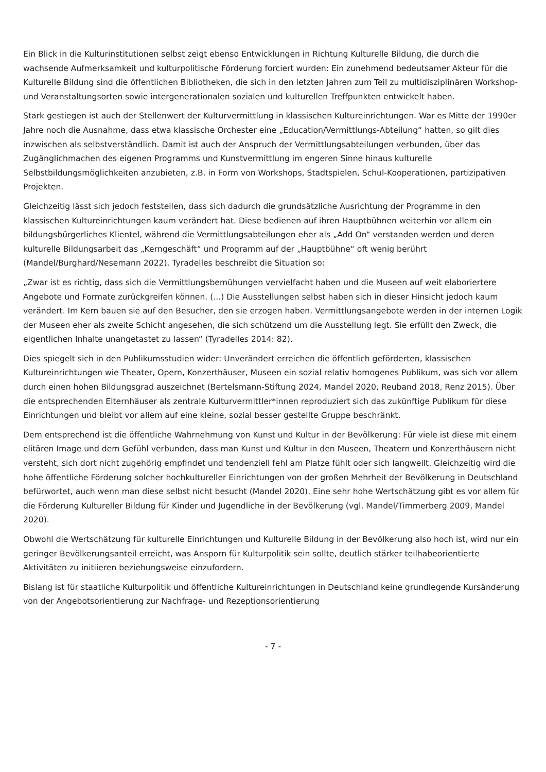Ein Blick in die Kulturinstitutionen selbst zeigt ebenso Entwicklungen in Richtung Kulturelle Bildung, die durch die wachsende Aufmerksamkeit und kulturpolitische Förderung forciert wurden: Ein zunehmend bedeutsamer Akteur für die Kulturelle Bildung sind die öffentlichen Bibliotheken, die sich in den letzten Jahren zum Teil zu multidisziplinären Workshop- und Veranstaltungsorten sowie intergenerationalen sozialen und kulturellen Treffpunkten entwickelt haben.
Stark gestiegen ist auch der Stellenwert der Kulturvermittlung in klassischen Kultureinrichtungen. War es Mitte der 1990er Jahre noch die Ausnahme, dass etwa klassische Orchester eine „Education/Vermittlungs-Abteilung“ hatten, so gilt dies inzwischen als selbstverständlich. Damit ist auch der Anspruch der Vermittlungsabteilungen verbunden, über das Zugänglichmachen des eigenen Programms und Kunstvermittlung im engeren Sinne hinaus kulturelle Selbstbildungsmöglichkeiten anzubieten, z.B. in Form von Workshops, Stadtspielen, Schul-Kooperationen, partizipativen Projekten.
Gleichzeitig lässt sich jedoch feststellen, dass sich dadurch die grundsätzliche Ausrichtung der Programme in den klassischen Kultureinrichtungen kaum verändert hat. Diese bedienen auf ihren Hauptbühnen weiterhin vor allem ein bildungsbürgerliches Klientel, während die Vermittlungsabteilungen eher als „Add On“ verstanden werden und deren kulturelle Bildungsarbeit das „Kerngeschäft“ und Programm auf der „Hauptbühne“ oft wenig berührt (Mandel/Burghard/Nesemann 2022). Tyradelles beschreibt die Situation so:
„Zwar ist es richtig, dass sich die Vermittlungsbemühungen vervielfacht haben und die Museen auf weit elaboriertere Angebote und Formate zurückgreifen können. (...) Die Ausstellungen selbst haben sich in dieser Hinsicht jedoch kaum verändert. Im Kern bauen sie auf den Besucher, den sie erzogen haben. Vermittlungsangebote werden in der internen Logik der Museen eher als zweite Schicht angesehen, die sich schützend um die Ausstellung legt. Sie erfüllt den Zweck, die eigentlichen Inhalte unangetastet zu lassen“ (Tyradelles 2014: 82).
Dies spiegelt sich in den Publikumsstudien wider: Unverändert erreichen die öffentlich geförderten, klassischen Kultureinrichtungen wie Theater, Opern, Konzerthäuser, Museen ein sozial relativ homogenes Publikum, was sich vor allem durch einen hohen Bildungsgrad auszeichnet (Bertelsmann-Stiftung 2024, Mandel 2020, Reuband 2018, Renz 2015). Über die entsprechenden Elternhäuser als zentrale Kulturvermittler*innen reproduziert sich das zukünftige Publikum für diese Einrichtungen und bleibt vor allem auf eine kleine, sozial besser gestellte Gruppe beschränkt.
Dem entsprechend ist die öffentliche Wahrnehmung von Kunst und Kultur in der Bevölkerung: Für viele ist diese mit einem elitären Image und dem Gefühl verbunden, dass man Kunst und Kultur in den Museen, Theatern und Konzerthäusern nicht versteht, sich dort nicht zugehörig empfindet und tendenziell fehl am Platze fühlt oder sich langweilt. Gleichzeitig wird die hohe öffentliche Förderung solcher hochkultureller Einrichtungen von der großen Mehrheit der Bevölkerung in Deutschland befürwortet, auch wenn man diese selbst nicht besucht (Mandel 2020). Eine sehr hohe Wertschätzung gibt es vor allem für die Förderung Kultureller Bildung für Kinder und Jugendliche in der Bevölkerung (vgl. Mandel/Timmerberg 2009, Mandel 2020).
Obwohl die Wertschätzung für kulturelle Einrichtungen und Kulturelle Bildung in der Bevölkerung also hoch ist, wird nur ein geringer Bevölkerungsanteil erreicht, was Ansporn für Kulturpolitik sein sollte, deutlich stärker teilhabeorientierte Aktivitäten zu initiieren beziehungsweise einzufordern.
Bislang ist für staatliche Kulturpolitik und öffentliche Kultureinrichtungen in Deutschland keine grundlegende Kursänderung von der Angebotsorientierung zur Nachfrage- und Rezeptionsorientierung
- 7 -